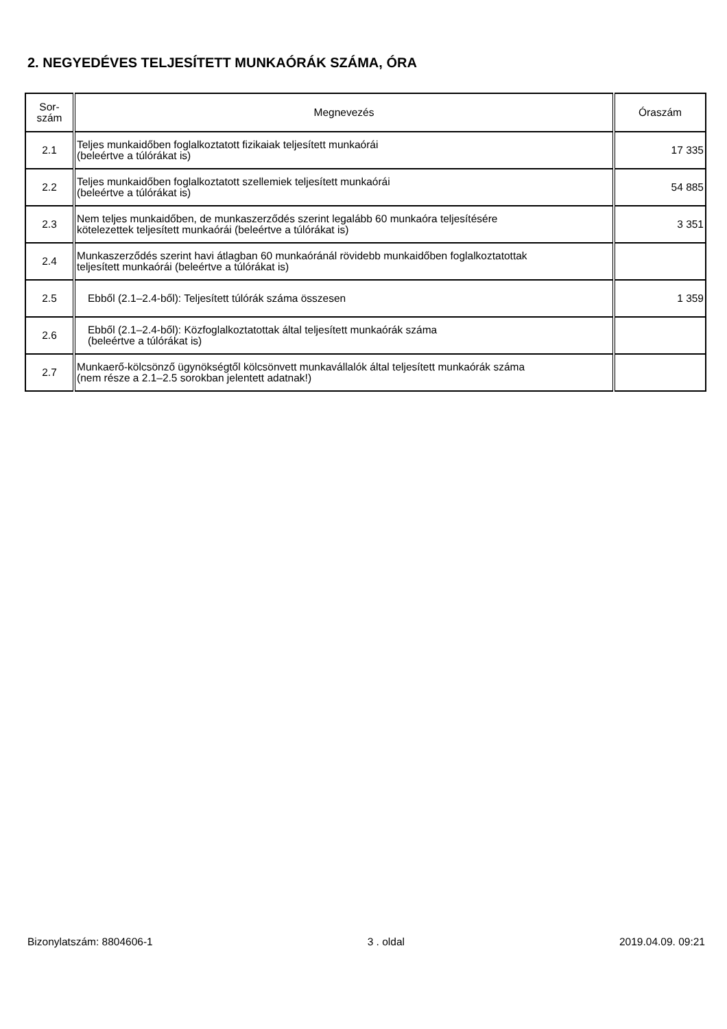2. NEGYEDÉVES TELJESÍTETT MUNKAÓRÁK SZÁMA, ÓRA
| Sor- szám | Megnevezés | Óraszám |
| --- | --- | --- |
| 2.1 | Teljes munkaidőben foglalkoztatott fizikaiak teljesített munkaórái (beleértve a túlórákat is) | 17 335 |
| 2.2 | Teljes munkaidőben foglalkoztatott szellemiek teljesített munkaórái (beleértve a túlórákat is) | 54 885 |
| 2.3 | Nem teljes munkaidőben, de munkaszerződés szerint legalább 60 munkaóra teljesítésére kötelezettek teljesített munkaórái (beleértve a túlórákat is) | 3 351 |
| 2.4 | Munkaszerződés szerint havi átlagban 60 munkaóránál rövidebb munkaidőben foglalkoztatottak teljesített munkaórái (beleértve a túlórákat is) | |
| 2.5 | Ebből (2.1–2.4-ből): Teljesített túlórák száma összesen | 1 359 |
| 2.6 | Ebből (2.1–2.4-ből): Közfoglalkoztatottak által teljesített munkaórák száma (beleértve a túlórákat is) | |
| 2.7 | Munkaerő-kölcsönző ügynökségtől kölcsönvett munkavállalók által teljesített munkaórák száma (nem része a 2.1–2.5 sorokban jelentett adatnak!) | |
Bizonylatszám: 8804606-1 3 . oldal 2019.04.09. 09:21